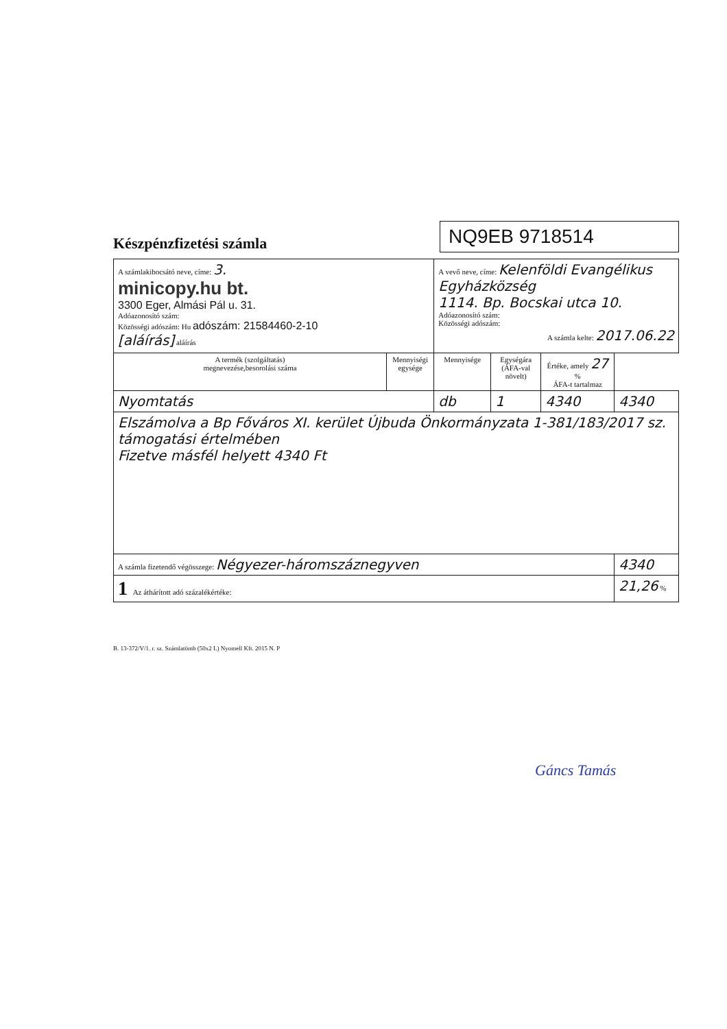Készpénzfizetési számla
NQ9EB 9718514
| A számlakibocsátó neve, címe: 3. minicopy.hu bt. 3300 Eger, Almási Pál u. 31. Adóazonosító szám: Közösségi adószám: Hu adószám: 21584460-2-10 [aláírás] aláírás | | A vevő neve, címe: Kelenföldi Evangélikus Egyházközség 1114. Bp. Bocskai utca 10. Adóazonosító szám: Közösségi adószám: A számla kelte: 2017.06.22 | | | |
| A termék (szolgáltatás) megnevezése,besorolási száma | Mennyiségi egysége | Mennyisége | Egységára (ÁFA-val növelt) | Értéke, amely 27 % ÁFA-t tartalmaz | |
| Nyomtatás | | db | 1 | 4340 | 4340 |
| Elszámolva a Bp Főváros XI. kerület Újbuda Önkormányzata 1-381/183/2017 sz. támogatási értelmében Fizetve másfél helyett 4340 Ft | | | | | |
| A számla fizetendő végösszege: Négyezer-háromszáznegyven | | | | | 4340 |
| 1 Az áthárított adó százalékértéke: | | | | | 21,26 % |
B. 13-372/V/1. r. sz. Számlatömb (50x2 L) Nyomell Kft. 2015 N. P
Gáncs Tamás